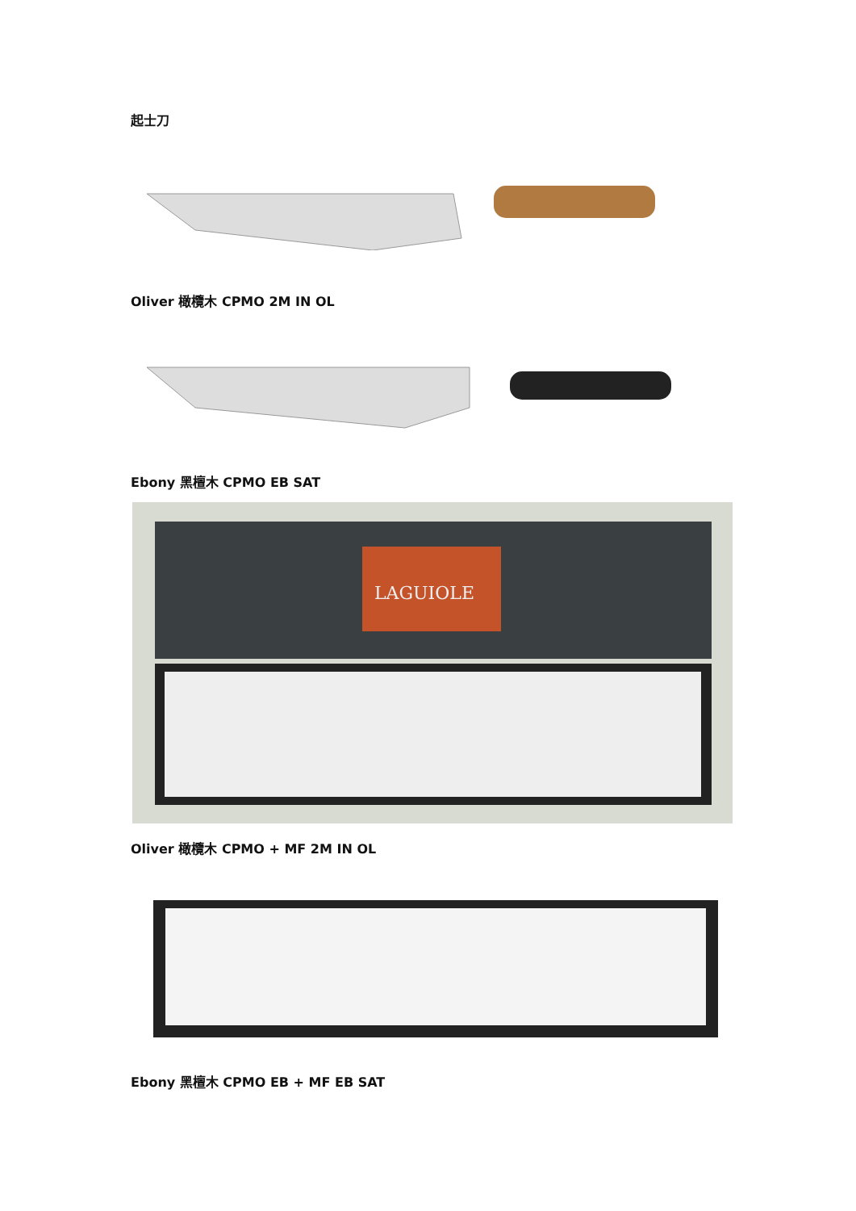起士刀
Oliver 橄欖木 CPMO 2M IN OL
Ebony 黑檀木 CPMO EB SAT
LAGUIOLE
Oliver 橄欖木 CPMO + MF 2M IN OL
Ebony 黑檀木 CPMO EB + MF EB SAT